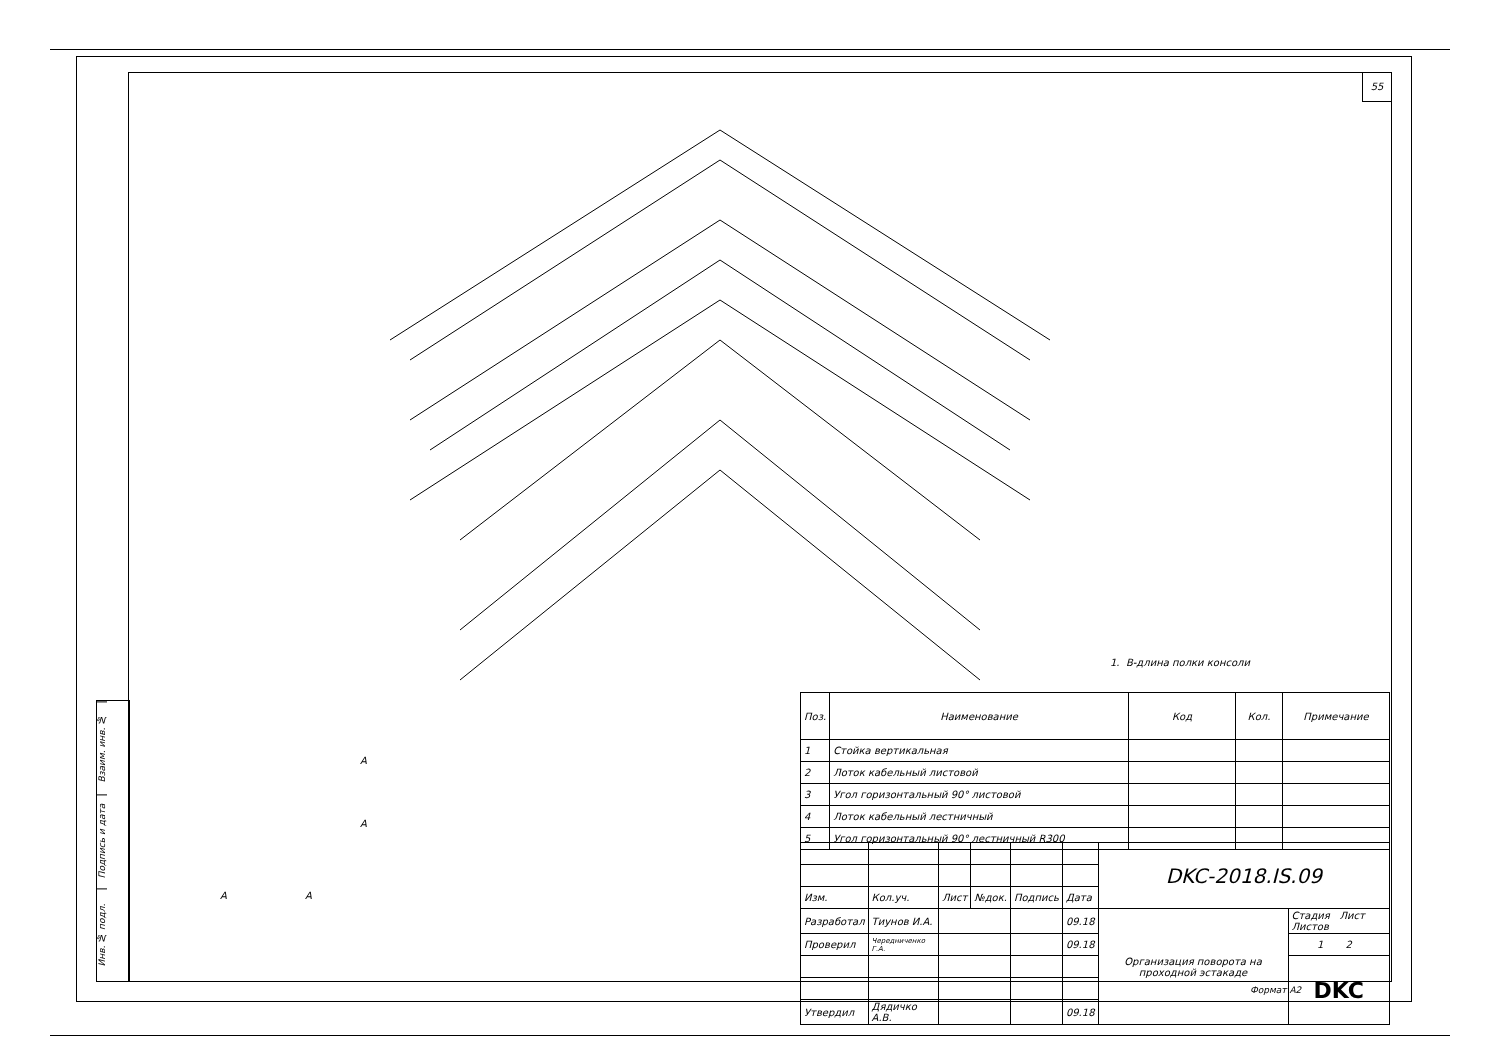55
Взаим. инв. №
Подпись и дата
Инв. № подл.
1. В-длина полки консоли
A
A
A A
| Поз. | Наименование | Код | Кол. | Примечание |
| --- | --- | --- | --- | --- |
| 1 | Стойка вертикальная | | | |
| 2 | Лоток кабельный листовой | | | |
| 3 | Угол горизонтальный 90° листовой | | | |
| 4 | Лоток кабельный лестничный | | | |
| 5 | Угол горизонтальный 90° лестничный R300 | | | |
| | | | | | | DKC-2018.IS.09 | |
| Изм. | Кол.уч. | Лист | №док. | Подпись | Дата | | |
| Разработал | Тиунов И.А. | | | | 09.18 | Организация поворота на проходной эстакаде | Стадия Лист Листов |
| Проверил | Чередниченко Г.А. | | | | 09.18 | | 1 2 |
| | | | | | | | DKC |
| Утвердил | Дядичко А.В. | | | | 09.18 | | |
Формат A2